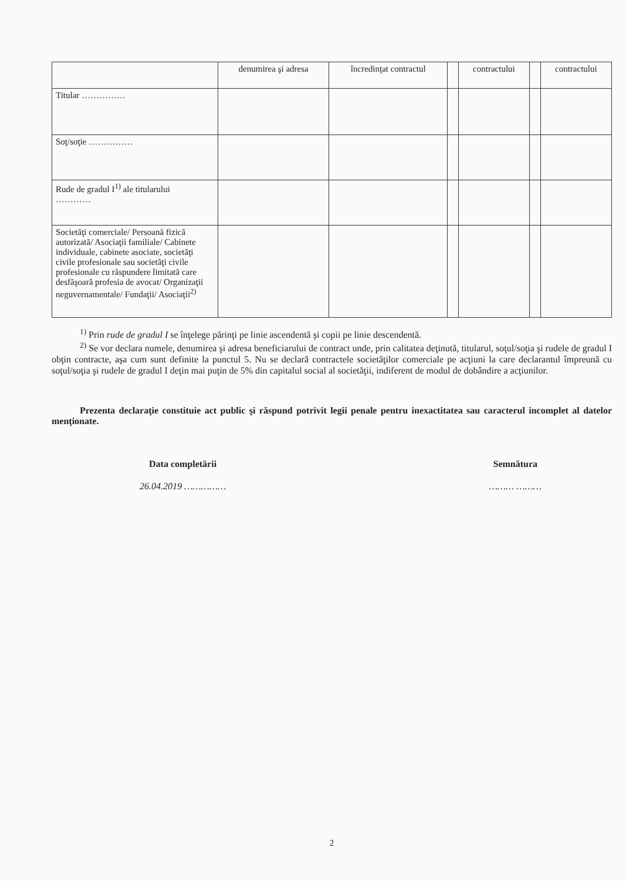| | denumirea şi adresa | încredinţat contractul | | contractului | | contractului |
| --- | --- | --- | --- | --- | --- | --- |
| Titular …………… | | | | | | |
| Soţ/soţie …………… | | | | | | |
| Rude de gradul I<sup>1)</sup> ale titularului ………… | | | | | | |
| Societăţi comerciale/ Persoană fizică autorizată/ Asociaţii familiale/ Cabinete individuale, cabinete asociate, societăţi civile profesionale sau societăţi civile profesionale cu răspundere limitată care desfăşoară profesia de avocat/ Organizaţii neguvernamentale/ Fundaţii/ Asociaţii<sup>2)</sup> | | | | | | |
<sup>1)</sup> Prin rude de gradul I se înţelege părinţi pe linie ascendentă şi copii pe linie descendentă.
<sup>2)</sup> Se vor declara numele, denumirea şi adresa beneficiarului de contract unde, prin calitatea deţinută, titularul, soţul/soţia şi rudele de gradul I obţin contracte, aşa cum sunt definite la punctul 5. Nu se declară contractele societăţilor comerciale pe acţiuni la care declarantul împreună cu soţul/soţia şi rudele de gradul I deţin mai puţin de 5% din capitalul social al societăţii, indiferent de modul de dobândire a acţiunilor.
Prezenta declaraţie constituie act public şi răspund potrivit legii penale pentru inexactitatea sau caracterul incomplet al datelor menţionate.
Data completării
26.04.2019 ……………
Semnătura
……… ………
2